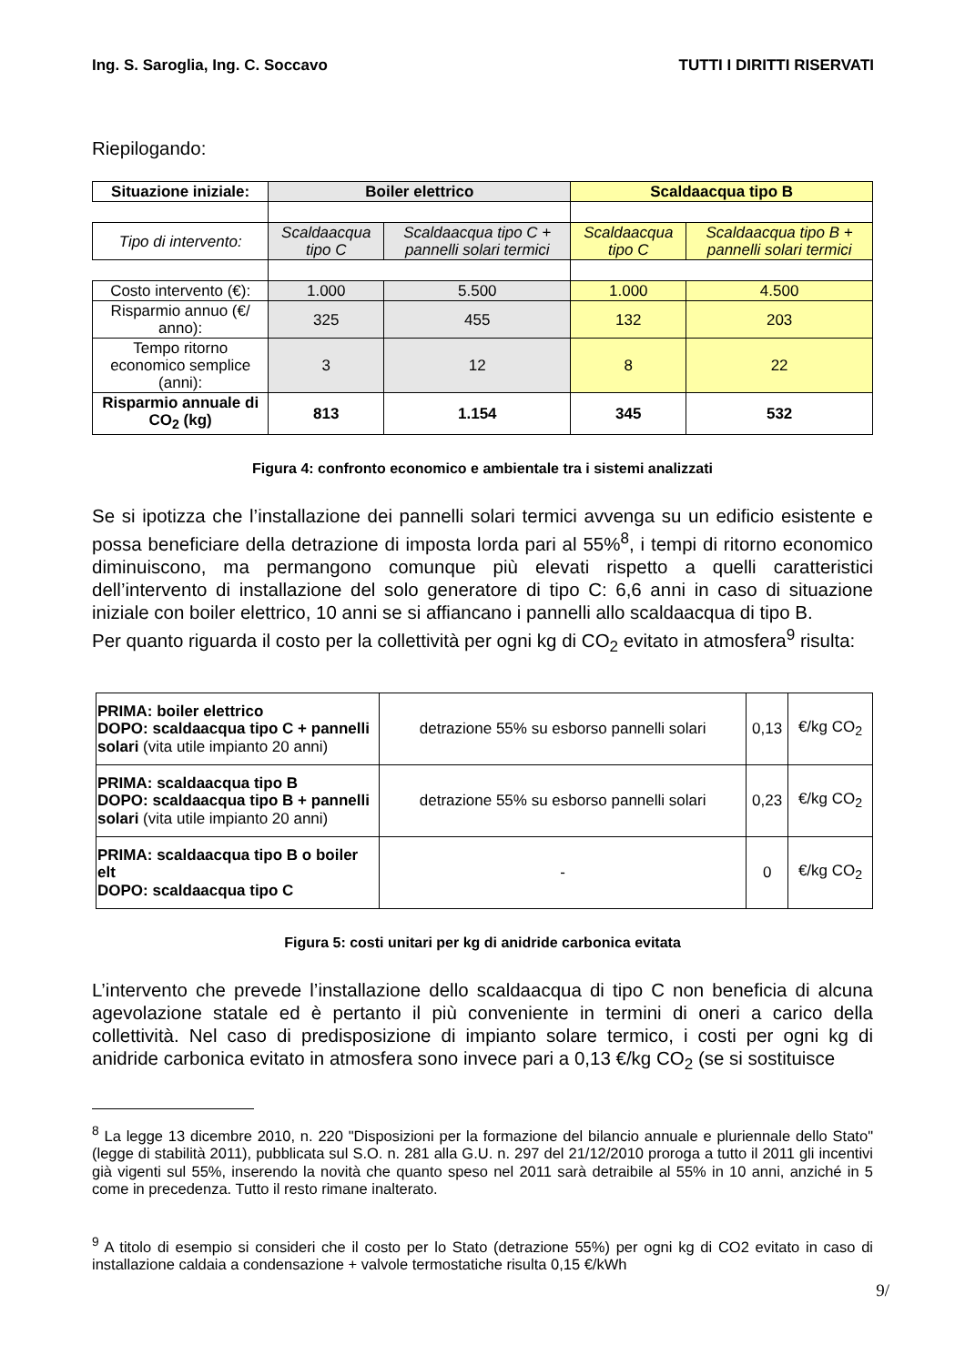Ing. S. Saroglia, Ing. C. Soccavo TUTTI I DIRITTI RISERVATI
Riepilogando:
| Situazione iniziale: | Boiler elettrico | | Scaldaacqua tipo B | |
| Tipo di intervento: | Scaldaacqua tipo C | Scaldaacqua tipo C + pannelli solari termici | Scaldaacqua tipo C | Scaldaacqua tipo B + pannelli solari termici |
| Costo intervento (€): | 1.000 | 5.500 | 1.000 | 4.500 |
| Risparmio annuo (€/ anno): | 325 | 455 | 132 | 203 |
| Tempo ritorno economico semplice (anni): | 3 | 12 | 8 | 22 |
| Risparmio annuale di CO<sub>2</sub> (kg) | 813 | 1.154 | 345 | 532 |
Figura 4: confronto economico e ambientale tra i sistemi analizzati
Se si ipotizza che l’installazione dei pannelli solari termici avvenga su un edificio esistente e possa beneficiare della detrazione di imposta lorda pari al 55%<sup>8</sup>, i tempi di ritorno economico diminuiscono, ma permangono comunque più elevati rispetto a quelli caratteristici dell’intervento di installazione del solo generatore di tipo C: 6,6 anni in caso di situazione iniziale con boiler elettrico, 10 anni se si affiancano i pannelli allo scaldaacqua di tipo B.
Per quanto riguarda il costo per la collettività per ogni kg di CO<sub>2</sub> evitato in atmosfera<sup>9</sup> risulta:
| PRIMA: boiler elettrico DOPO: scaldaacqua tipo C + pannelli solari (vita utile impianto 20 anni) | detrazione 55% su esborso pannelli solari | 0,13 | €/kg CO<sub>2</sub> |
| PRIMA: scaldaacqua tipo B DOPO: scaldaacqua tipo B + pannelli solari (vita utile impianto 20 anni) | detrazione 55% su esborso pannelli solari | 0,23 | €/kg CO<sub>2</sub> |
| PRIMA: scaldaacqua tipo B o boiler elt DOPO: scaldaacqua tipo C | - | 0 | €/kg CO<sub>2</sub> |
Figura 5: costi unitari per kg di anidride carbonica evitata
L’intervento che prevede l’installazione dello scaldaacqua di tipo C non beneficia di alcuna agevolazione statale ed è pertanto il più conveniente in termini di oneri a carico della collettività. Nel caso di predisposizione di impianto solare termico, i costi per ogni kg di anidride carbonica evitato in atmosfera sono invece pari a 0,13 €/kg CO<sub>2</sub> (se si sostituisce
<sup>8</sup> La legge 13 dicembre 2010, n. 220 "Disposizioni per la formazione del bilancio annuale e pluriennale dello Stato" (legge di stabilità 2011), pubblicata sul S.O. n. 281 alla G.U. n. 297 del 21/12/2010 proroga a tutto il 2011 gli incentivi già vigenti sul 55%, inserendo la novità che quanto speso nel 2011 sarà detraibile al 55% in 10 anni, anziché in 5 come in precedenza. Tutto il resto rimane inalterato.
<sup>9</sup> A titolo di esempio si consideri che il costo per lo Stato (detrazione 55%) per ogni kg di CO2 evitato in caso di installazione caldaia a condensazione + valvole termostatiche risulta 0,15 €/kWh
9/